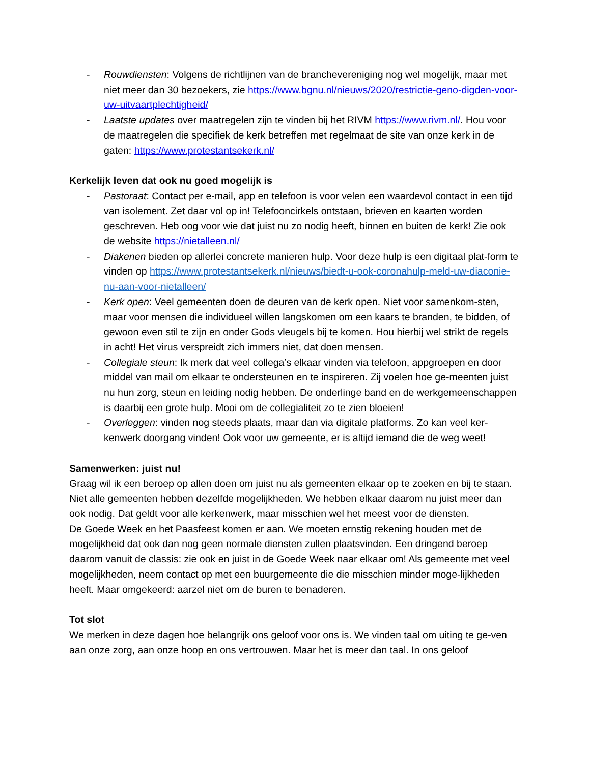- Rouwdiensten: Volgens de richtlijnen van de branchevereniging nog wel mogelijk, maar met niet meer dan 30 bezoekers, zie https://www.bgnu.nl/nieuws/2020/restrictie-geno-digden-voor-uw-uitvaartplechtigheid/
- Laatste updates over maatregelen zijn te vinden bij het RIVM https://www.rivm.nl/. Hou voor de maatregelen die specifiek de kerk betreffen met regelmaat de site van onze kerk in de gaten: https://www.protestantsekerk.nl/
Kerkelijk leven dat ook nu goed mogelijk is
- Pastoraat: Contact per e-mail, app en telefoon is voor velen een waardevol contact in een tijd van isolement. Zet daar vol op in! Telefooncirkels ontstaan, brieven en kaarten worden geschreven. Heb oog voor wie dat juist nu zo nodig heeft, binnen en buiten de kerk! Zie ook de website https://nietalleen.nl/
- Diakenen bieden op allerlei concrete manieren hulp. Voor deze hulp is een digitaal plat-form te vinden op https://www.protestantsekerk.nl/nieuws/biedt-u-ook-coronahulp-meld-uw-diaconie-nu-aan-voor-nietalleen/
- Kerk open: Veel gemeenten doen de deuren van de kerk open. Niet voor samenkom-sten, maar voor mensen die individueel willen langskomen om een kaars te branden, te bidden, of gewoon even stil te zijn en onder Gods vleugels bij te komen. Hou hierbij wel strikt de regels in acht! Het virus verspreidt zich immers niet, dat doen mensen.
- Collegiale steun: Ik merk dat veel collega’s elkaar vinden via telefoon, appgroepen en door middel van mail om elkaar te ondersteunen en te inspireren. Zij voelen hoe ge-meenten juist nu hun zorg, steun en leiding nodig hebben. De onderlinge band en de werkgemeenschappen is daarbij een grote hulp. Mooi om de collegialiteit zo te zien bloeien!
- Overleggen: vinden nog steeds plaats, maar dan via digitale platforms. Zo kan veel ker-kenwerk doorgang vinden! Ook voor uw gemeente, er is altijd iemand die de weg weet!
Samenwerken: juist nu!
Graag wil ik een beroep op allen doen om juist nu als gemeenten elkaar op te zoeken en bij te staan. Niet alle gemeenten hebben dezelfde mogelijkheden. We hebben elkaar daarom nu juist meer dan ook nodig. Dat geldt voor alle kerkenwerk, maar misschien wel het meest voor de diensten.
De Goede Week en het Paasfeest komen er aan. We moeten ernstig rekening houden met de mogelijkheid dat ook dan nog geen normale diensten zullen plaatsvinden. Een dringend beroep daarom vanuit de classis: zie ook en juist in de Goede Week naar elkaar om! Als gemeente met veel mogelijkheden, neem contact op met een buurgemeente die die misschien minder moge-lijkheden heeft. Maar omgekeerd: aarzel niet om de buren te benaderen.
Tot slot
We merken in deze dagen hoe belangrijk ons geloof voor ons is. We vinden taal om uiting te ge-ven aan onze zorg, aan onze hoop en ons vertrouwen. Maar het is meer dan taal. In ons geloof